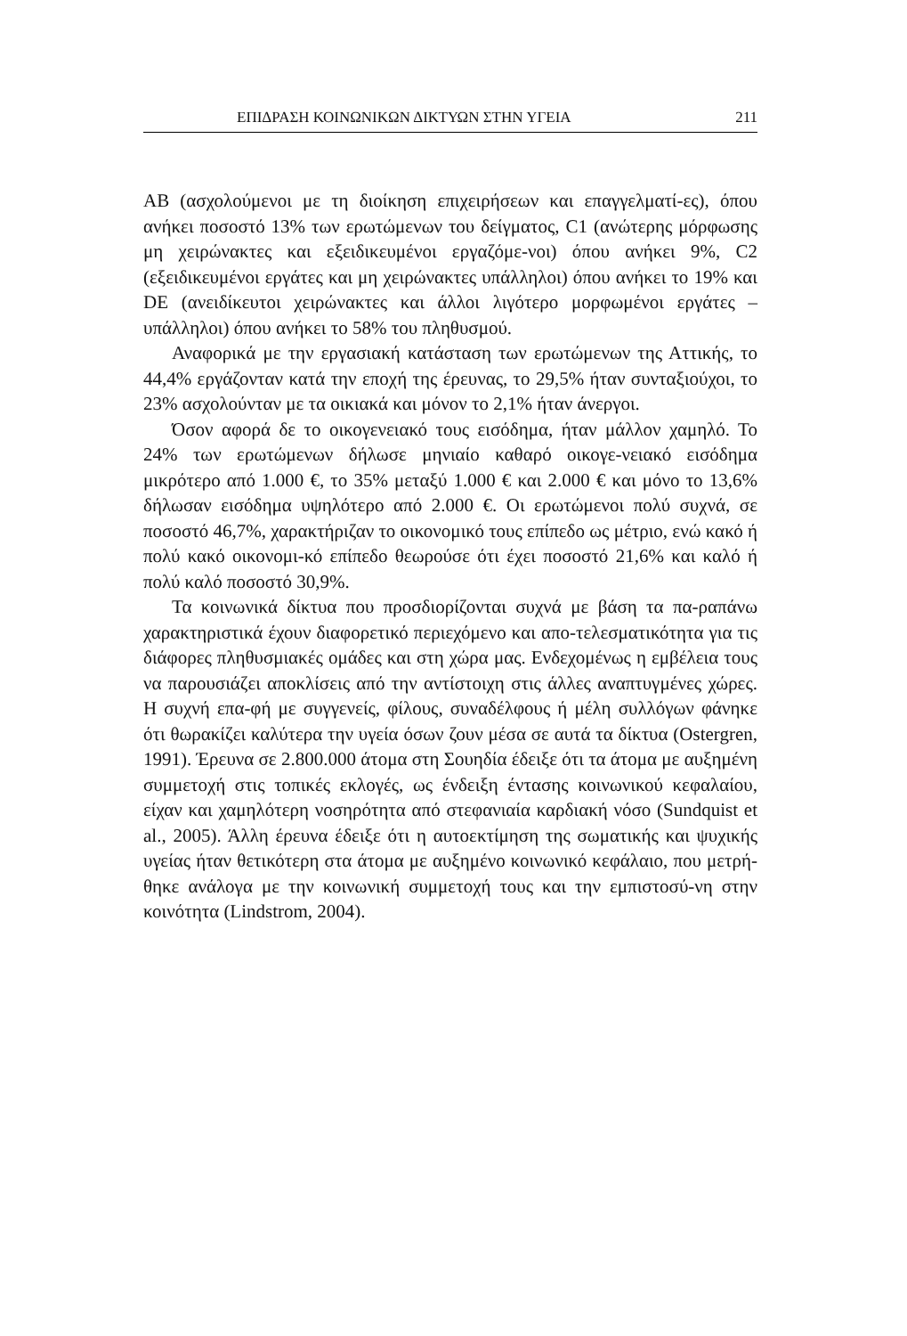ΕΠΙΔΡΑΣΗ ΚΟΙΝΩΝΙΚΩΝ ΔΙΚΤΥΩΝ ΣΤΗΝ ΥΓΕΙΑ 211
AB (ασχολούμενοι με τη διοίκηση επιχειρήσεων και επαγγελματί-ες), όπου ανήκει ποσοστό 13% των ερωτώμενων του δείγματος, C1 (ανώτερης μόρφωσης μη χειρώνακτες και εξειδικευμένοι εργαζόμε-νοι) όπου ανήκει 9%, C2 (εξειδικευμένοι εργάτες και μη χειρώνακτες υπάλληλοι) όπου ανήκει το 19% και DE (ανειδίκευτοι χειρώνακτες και άλλοι λιγότερο μορφωμένοι εργάτες – υπάλληλοι) όπου ανήκει το 58% του πληθυσμού.
Αναφορικά με την εργασιακή κατάσταση των ερωτώμενων της Αττικής, το 44,4% εργάζονταν κατά την εποχή της έρευνας, το 29,5% ήταν συνταξιούχοι, το 23% ασχολούνταν με τα οικιακά και μόνον το 2,1% ήταν άνεργοι.
Όσον αφορά δε το οικογενειακό τους εισόδημα, ήταν μάλλον χαμηλό. Το 24% των ερωτώμενων δήλωσε μηνιαίο καθαρό οικογε-νειακό εισόδημα μικρότερο από 1.000 €, το 35% μεταξύ 1.000 € και 2.000 € και μόνο το 13,6% δήλωσαν εισόδημα υψηλότερο από 2.000 €. Οι ερωτώμενοι πολύ συχνά, σε ποσοστό 46,7%, χαρακτήριζαν το οικονομικό τους επίπεδο ως μέτριο, ενώ κακό ή πολύ κακό οικονομι-κό επίπεδο θεωρούσε ότι έχει ποσοστό 21,6% και καλό ή πολύ καλό ποσοστό 30,9%.
Τα κοινωνικά δίκτυα που προσδιορίζονται συχνά με βάση τα πα-ραπάνω χαρακτηριστικά έχουν διαφορετικό περιεχόμενο και απο-τελεσματικότητα για τις διάφορες πληθυσμιακές ομάδες και στη χώρα μας. Ενδεχομένως η εμβέλεια τους να παρουσιάζει αποκλίσεις από την αντίστοιχη στις άλλες αναπτυγμένες χώρες. Η συχνή επα-φή με συγγενείς, φίλους, συναδέλφους ή μέλη συλλόγων φάνηκε ότι θωρακίζει καλύτερα την υγεία όσων ζουν μέσα σε αυτά τα δίκτυα (Ostergren, 1991). Έρευνα σε 2.800.000 άτομα στη Σουηδία έδειξε ότι τα άτομα με αυξημένη συμμετοχή στις τοπικές εκλογές, ως ένδειξη έντασης κοινωνικού κεφαλαίου, είχαν και χαμηλότερη νοσηρότητα από στεφανιαία καρδιακή νόσο (Sundquist et al., 2005). Άλλη έρευνα έδειξε ότι η αυτοεκτίμηση της σωματικής και ψυχικής υγείας ήταν θετικότερη στα άτομα με αυξημένο κοινωνικό κεφάλαιο, που μετρή-θηκε ανάλογα με την κοινωνική συμμετοχή τους και την εμπιστοσύ-νη στην κοινότητα (Lindstrom, 2004).